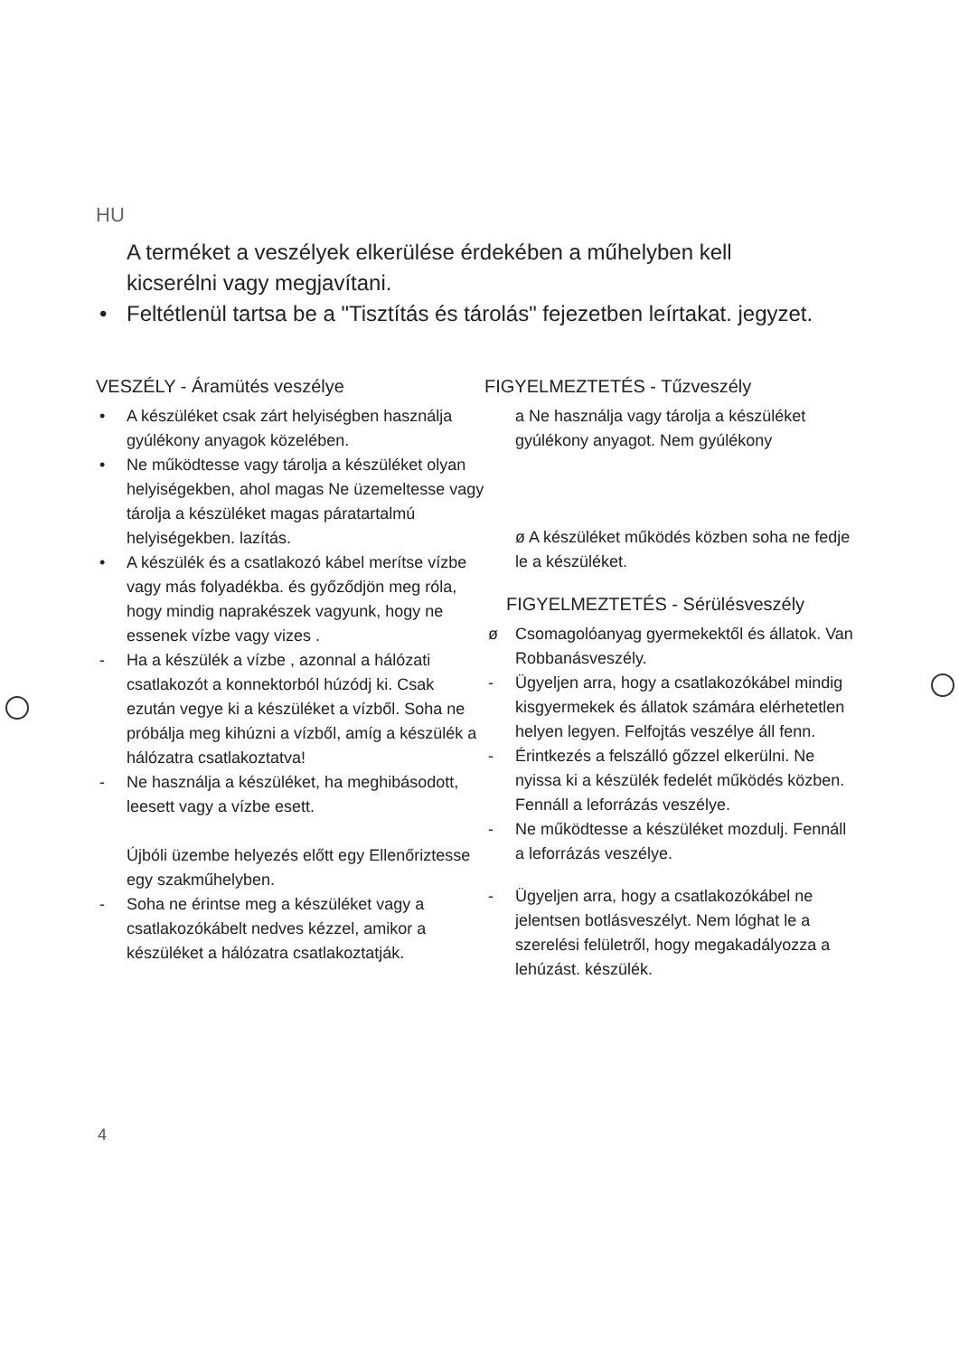HU
A terméket a veszélyek elkerülése érdekében a műhelyben kell kicserélni vagy megjavítani.
• Feltétlenül tartsa be a "Tisztítás és tárolás" fejezetben leírtakat. jegyzet.
VESZÉLY - Áramütés veszélye
• A készüléket csak zárt helyiségben használja gyúlékony anyagok közelében.
• Ne működtesse vagy tárolja a készüléket olyan helyiségekben, ahol magas Ne üzemeltesse vagy tárolja a készüléket magas páratartalmú helyiségekben. lazítás.
• A készülék és a csatlakozó kábel merítse vízbe vagy más folyadékba. és győződjön meg róla, hogy mindig naprakészek vagyunk, hogy ne essenek vízbe vagy vizes .
- Ha a készülék a vízbe , azonnal a hálózati csatlakozót a konnektorból húzódj ki. Csak ezután vegye ki a készüléket a vízből. Soha ne próbálja meg kihúzni a vízből, amíg a készülék a hálózatra csatlakoztatva!
- Ne használja a készüléket, ha meghibásodott, leesett vagy a vízbe esett.
Újbóli üzembe helyezés előtt egy Ellenőriztesse egy szakműhelyben.
- Soha ne érintse meg a készüléket vagy a csatlakozókábelt nedves kézzel, amikor a készüléket a hálózatra csatlakoztatják.
FIGYELMEZTETÉS - Tűzveszély
a Ne használja vagy tárolja a készüléket gyúlékony anyagot. Nem gyúlékony
ø A készüléket működés közben soha ne fedje le a készüléket.
FIGYELMEZTETÉS - Sérülésveszély
ø Csomagolóanyag gyermekektől és állatok. Van Robbanásveszély.
- Ügyeljen arra, hogy a csatlakozókábel mindig kisgyermekek és állatok számára elérhetetlen helyen legyen. Felfojtás veszélye áll fenn.
- Érintkezés a felszálló gőzzel elkerülni. Ne nyissa ki a készülék fedelét működés közben. Fennáll a leforrázás veszélye.
- Ne működtesse a készüléket mozdulj. Fennáll a leforrázás veszélye.
- Ügyeljen arra, hogy a csatlakozókábel ne jelentsen botlásveszélyt. Nem lóghat le a szerelési felületről, hogy megakadályozza a lehúzást. készülék.
4